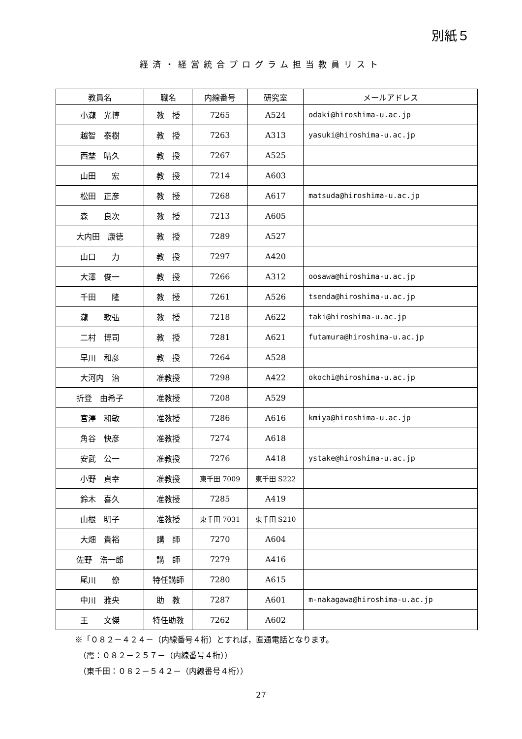別紙５
経済・経営統合プログラム担当教員リスト
| 教員名 | 職名 | 内線番号 | 研究室 | メールアドレス |
| --- | --- | --- | --- | --- |
| 小瀧 光博 | 教 授 | 7265 | A524 | odaki@hiroshima-u.ac.jp |
| 越智 泰樹 | 教 授 | 7263 | A313 | yasuki@hiroshima-u.ac.jp |
| 西埜 晴久 | 教 授 | 7267 | A525 | |
| 山田 宏 | 教 授 | 7214 | A603 | |
| 松田 正彦 | 教 授 | 7268 | A617 | matsuda@hiroshima-u.ac.jp |
| 森 良次 | 教 授 | 7213 | A605 | |
| 大内田 康徳 | 教 授 | 7289 | A527 | |
| 山口 力 | 教 授 | 7297 | A420 | |
| 大澤 俊一 | 教 授 | 7266 | A312 | oosawa@hiroshima-u.ac.jp |
| 千田 隆 | 教 授 | 7261 | A526 | tsenda@hiroshima-u.ac.jp |
| 瀧 敦弘 | 教 授 | 7218 | A622 | taki@hiroshima-u.ac.jp |
| 二村 博司 | 教 授 | 7281 | A621 | futamura@hiroshima-u.ac.jp |
| 早川 和彦 | 教 授 | 7264 | A528 | |
| 大河内 治 | 准教授 | 7298 | A422 | okochi@hiroshima-u.ac.jp |
| 折登 由希子 | 准教授 | 7208 | A529 | |
| 宮澤 和敏 | 准教授 | 7286 | A616 | kmiya@hiroshima-u.ac.jp |
| 角谷 快彦 | 准教授 | 7274 | A618 | |
| 安武 公一 | 准教授 | 7276 | A418 | ystake@hiroshima-u.ac.jp |
| 小野 貞幸 | 准教授 | 東千田 7009 | 東千田 S222 | |
| 鈴木 喜久 | 准教授 | 7285 | A419 | |
| 山根 明子 | 准教授 | 東千田 7031 | 東千田 S210 | |
| 大畑 貴裕 | 講 師 | 7270 | A604 | |
| 佐野 浩一郎 | 講 師 | 7279 | A416 | |
| 尾川 僚 | 特任講師 | 7280 | A615 | |
| 中川 雅央 | 助 教 | 7287 | A601 | m-nakagawa@hiroshima-u.ac.jp |
| 王 文傑 | 特任助教 | 7262 | A602 | |
※「０８２－４２４－（内線番号４桁）とすれば，直通電話となります。
　（霞：０８２－２５７－（内線番号４桁））
　（東千田：０８２－５４２－（内線番号４桁））
27